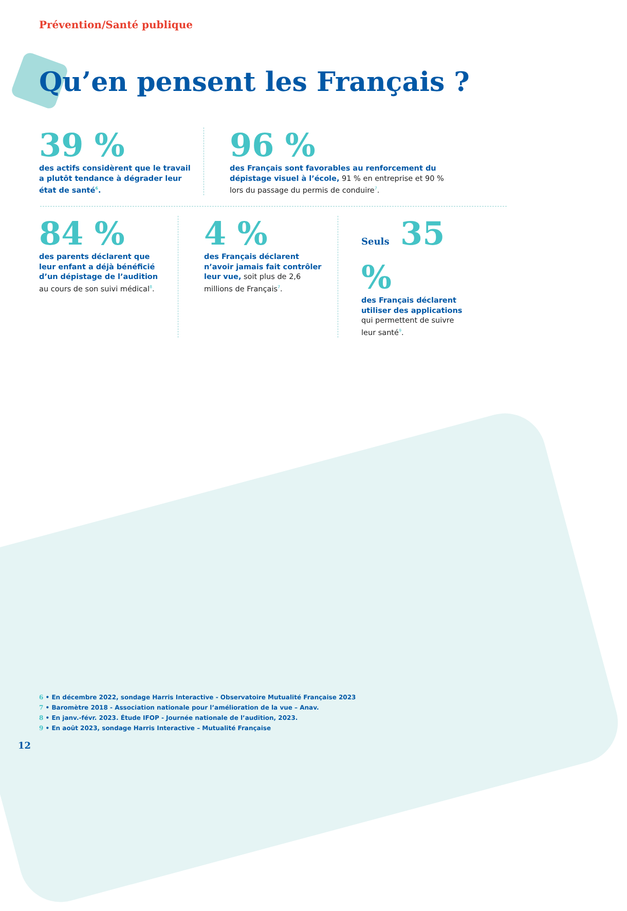Prévention/Santé publique
Qu’en pensent les Français ?
39 %
des actifs considèrent que le travail a plutôt tendance à dégrader leur état de santé<sup>6</sup>.
96 %
des Français sont favorables au renforcement du dépistage visuel à l’école, 91 % en entreprise et 90 % lors du passage du permis de conduire<sup>7</sup>.
84 %
des parents déclarent que leur enfant a déjà bénéficié d’un dépistage de l’audition au cours de son suivi médical<sup>8</sup>.
4 %
des Français déclarent n’avoir jamais fait contrôler leur vue, soit plus de 2,6 millions de Français<sup>7</sup>.
Seuls 35 %
des Français déclarent utiliser des applications qui permettent de suivre leur santé<sup>9</sup>.
6 • En décembre 2022, sondage Harris Interactive - Observatoire Mutualité Française 2023
7 • Baromètre 2018 - Association nationale pour l’amélioration de la vue – Anav.
8 • En janv.-févr. 2023. Étude IFOP - Journée nationale de l’audition, 2023.
9 • En août 2023, sondage Harris Interactive – Mutualité Française
12